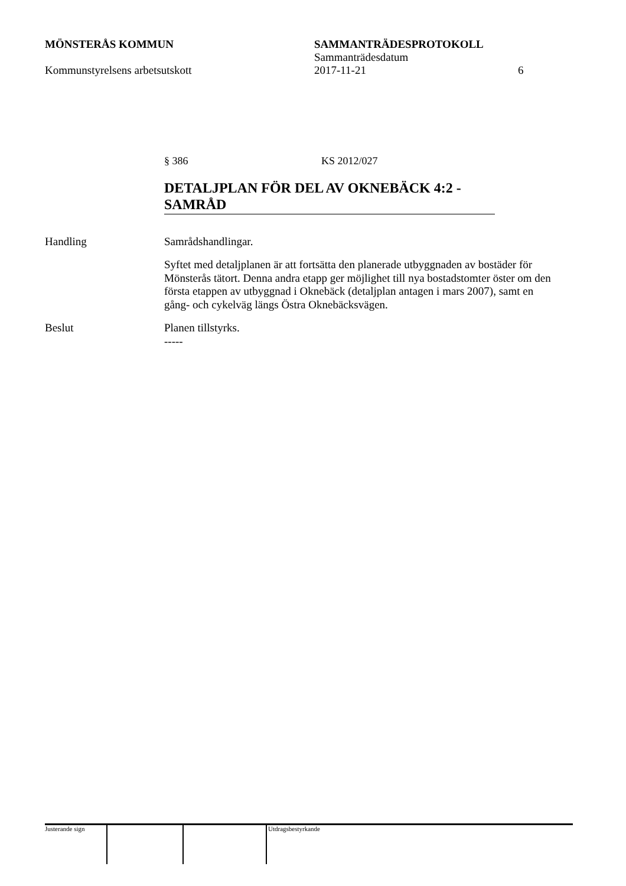MÖNSTERÅS KOMMUN SAMMANTRÄDESPROTOKOLL
Sammanträdesdatum
Kommunstyrelsens arbetsutskott 2017-11-21 6
§ 386 KS 2012/027
DETALJPLAN FÖR DEL AV OKNEBÄCK 4:2 - SAMRÅD
Handling Samrådshandlingar.
Syftet med detaljplanen är att fortsätta den planerade utbyggnaden av bostäder för Mönsterås tätort. Denna andra etapp ger möjlighet till nya bostadstomter öster om den första etappen av utbyggnad i Oknebäck (detaljplan antagen i mars 2007), samt en gång- och cykelväg längs Östra Oknebäcksvägen.
Beslut Planen tillstyrks.
-----
Justerande sign Utdragsbestyrkande